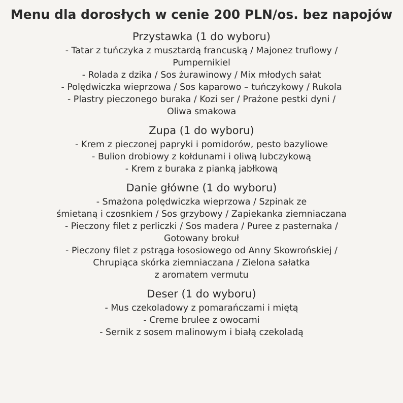Menu dla dorosłych w cenie 200 PLN/os. bez napojów
Przystawka (1 do wyboru)
- Tatar z tuńczyka z musztardą francuską / Majonez truflowy /
Pumpernikiel
- Rolada z dzika / Sos żurawinowy / Mix młodych sałat
- Polędwiczka wieprzowa / Sos kaparowo – tuńczykowy / Rukola
- Plastry pieczonego buraka / Kozi ser / Prażone pestki dyni /
Oliwa smakowa
Zupa (1 do wyboru)
- Krem z pieczonej papryki i pomidorów, pesto bazyliowe
- Bulion drobiowy z kołdunami i oliwą lubczykową
- Krem z buraka z pianką jabłkową
Danie główne (1 do wyboru)
- Smażona polędwiczka wieprzowa / Szpinak ze
śmietaną i czosnkiem / Sos grzybowy / Zapiekanka ziemniaczana
- Pieczony filet z perliczki / Sos madera / Puree z pasternaka /
Gotowany brokuł
- Pieczony filet z pstrąga łososiowego od Anny Skowrońskiej /
Chrupiąca skórka ziemniaczana / Zielona sałatka
z aromatem vermutu
Deser (1 do wyboru)
- Mus czekoladowy z pomarańczami i miętą
- Creme brulee z owocami
- Sernik z sosem malinowym i białą czekoladą